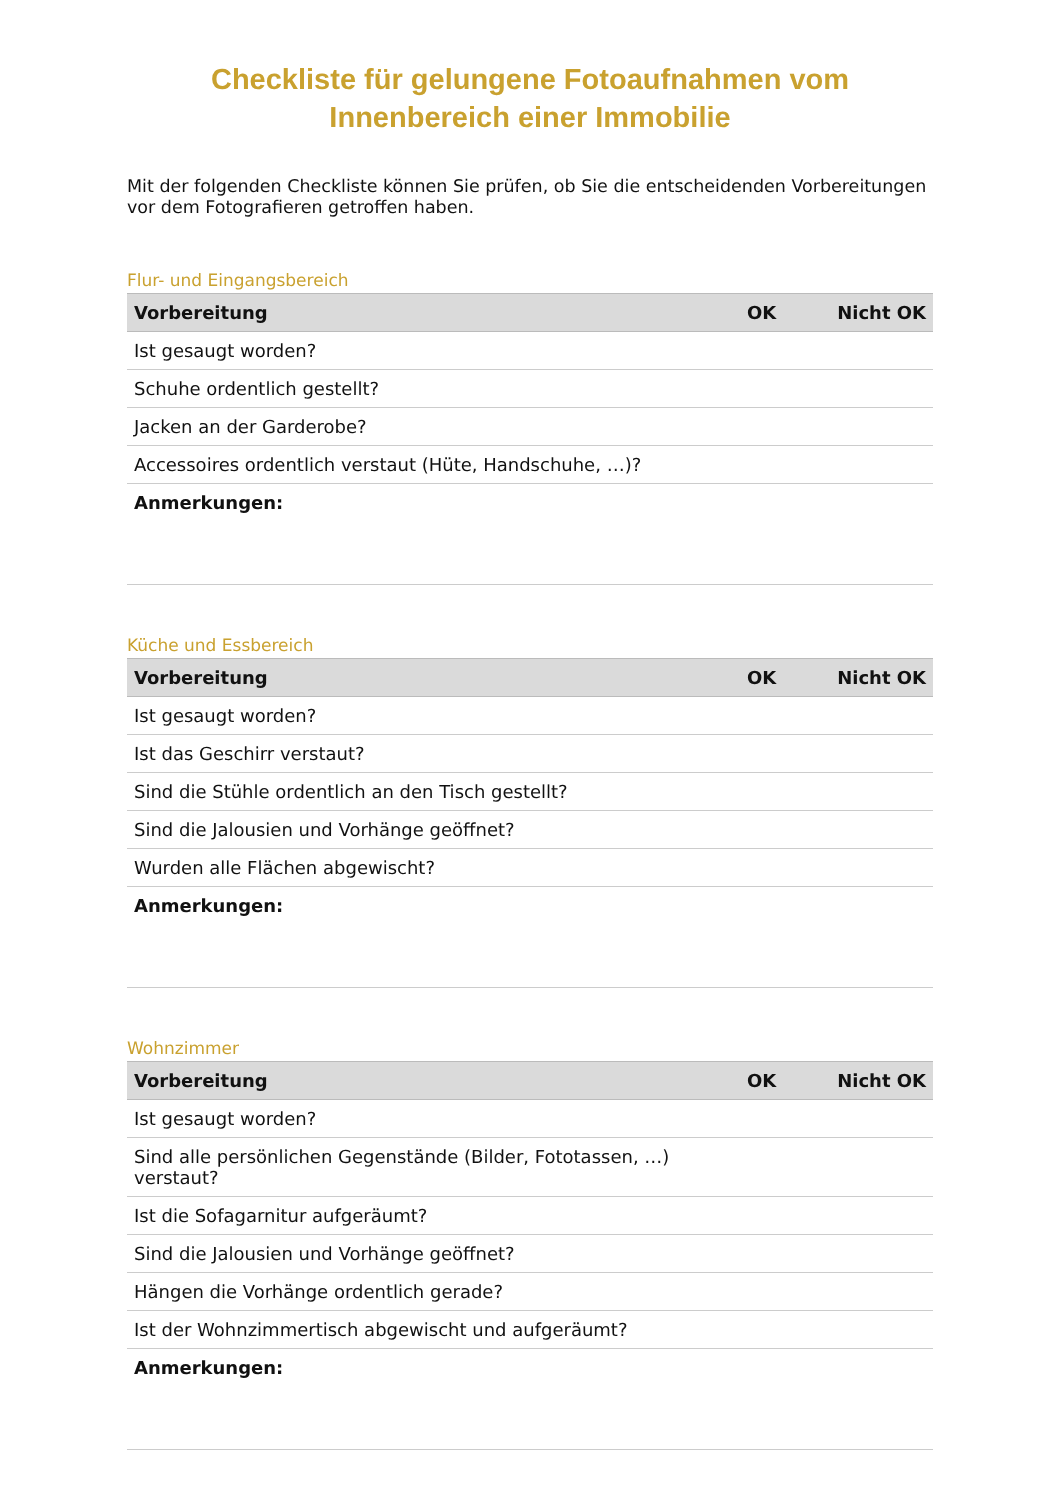Checkliste für gelungene Fotoaufnahmen vom
Innenbereich einer Immobilie
Mit der folgenden Checkliste können Sie prüfen, ob Sie die entscheidenden Vorbereitungen vor dem Fotografieren getroffen haben.
Flur- und Eingangsbereich
| Vorbereitung | OK | Nicht OK |
| --- | --- | --- |
| Ist gesaugt worden? | | |
| Schuhe ordentlich gestellt? | | |
| Jacken an der Garderobe? | | |
| Accessoires ordentlich verstaut (Hüte, Handschuhe, …)? | | |
| Anmerkungen: | | |
Küche und Essbereich
| Vorbereitung | OK | Nicht OK |
| --- | --- | --- |
| Ist gesaugt worden? | | |
| Ist das Geschirr verstaut? | | |
| Sind die Stühle ordentlich an den Tisch gestellt? | | |
| Sind die Jalousien und Vorhänge geöffnet? | | |
| Wurden alle Flächen abgewischt? | | |
| Anmerkungen: | | |
Wohnzimmer
| Vorbereitung | OK | Nicht OK |
| --- | --- | --- |
| Ist gesaugt worden? | | |
| Sind alle persönlichen Gegenstände (Bilder, Fototassen, …) verstaut? | | |
| Ist die Sofagarnitur aufgeräumt? | | |
| Sind die Jalousien und Vorhänge geöffnet? | | |
| Hängen die Vorhänge ordentlich gerade? | | |
| Ist der Wohnzimmertisch abgewischt und aufgeräumt? | | |
| Anmerkungen: | | |